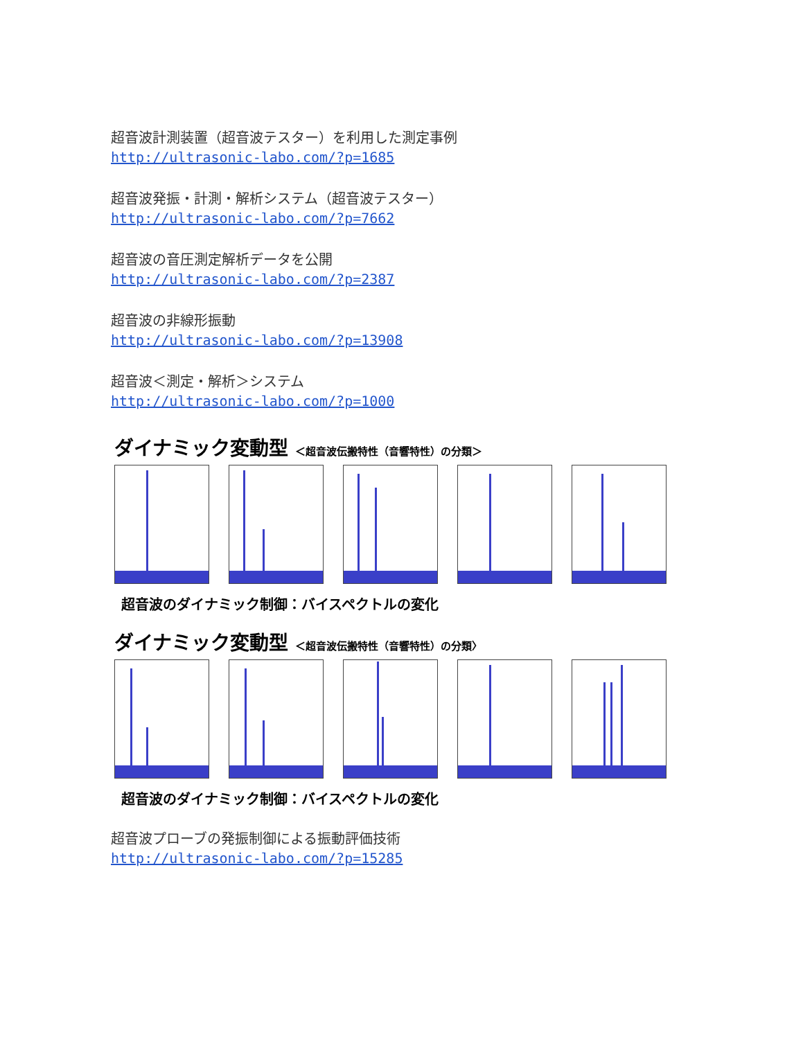超音波計測装置（超音波テスター）を利用した測定事例
http://ultrasonic-labo.com/?p=1685
超音波発振・計測・解析システム（超音波テスター）
http://ultrasonic-labo.com/?p=7662
超音波の音圧測定解析データを公開
http://ultrasonic-labo.com/?p=2387
超音波の非線形振動
http://ultrasonic-labo.com/?p=13908
超音波＜測定・解析＞システム
http://ultrasonic-labo.com/?p=1000
ダイナミック変動型 ＜超音波伝搬特性（音響特性）の分類＞
超音波のダイナミック制御：バイスペクトルの変化
ダイナミック変動型 ＜超音波伝搬特性（音響特性）の分類〉
超音波のダイナミック制御：バイスペクトルの変化
超音波プローブの発振制御による振動評価技術
http://ultrasonic-labo.com/?p=15285